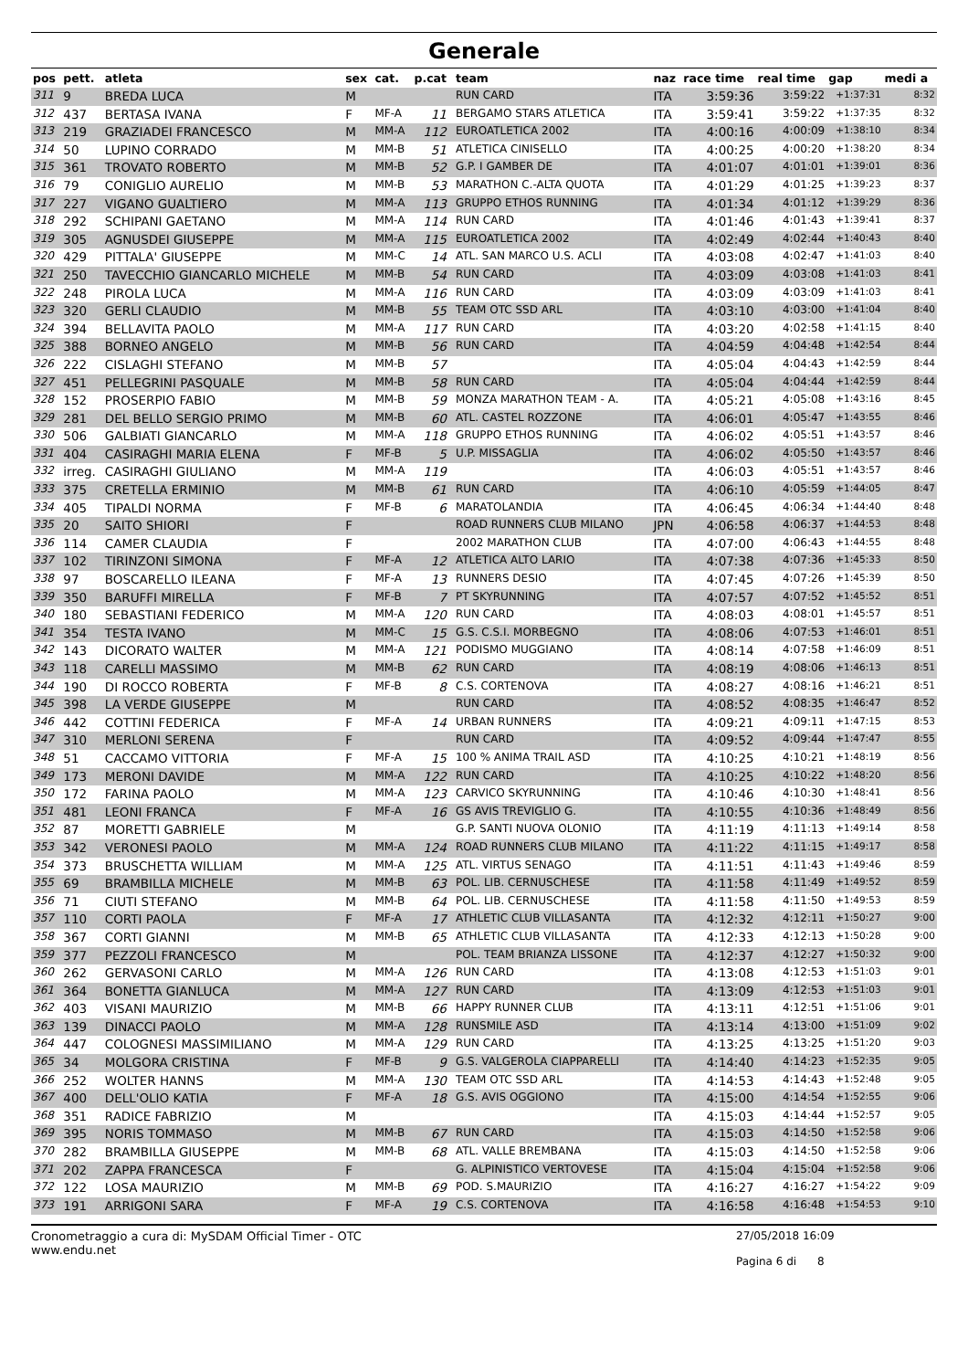Generale
| pos | pett. | atleta | sex | cat. | p.cat | team | naz | race time | real time | gap | medi a |
| --- | --- | --- | --- | --- | --- | --- | --- | --- | --- | --- | --- |
| 311 | 9 | BREDA LUCA | M | | | RUN CARD | ITA | 3:59:36 | 3:59:22 | +1:37:31 | 8:32 |
| 312 | 437 | BERTASA IVANA | F | MF-A | 11 | BERGAMO STARS ATLETICA | ITA | 3:59:41 | 3:59:22 | +1:37:35 | 8:32 |
| 313 | 219 | GRAZIADEI FRANCESCO | M | MM-A | 112 | EUROATLETICA 2002 | ITA | 4:00:16 | 4:00:09 | +1:38:10 | 8:34 |
| 314 | 50 | LUPINO CORRADO | M | MM-B | 51 | ATLETICA CINISELLO | ITA | 4:00:25 | 4:00:20 | +1:38:20 | 8:34 |
| 315 | 361 | TROVATO ROBERTO | M | MM-B | 52 | G.P. I GAMBER DE | ITA | 4:01:07 | 4:01:01 | +1:39:01 | 8:36 |
| 316 | 79 | CONIGLIO AURELIO | M | MM-B | 53 | MARATHON C.-ALTA QUOTA | ITA | 4:01:29 | 4:01:25 | +1:39:23 | 8:37 |
| 317 | 227 | VIGANO GUALTIERO | M | MM-A | 113 | GRUPPO ETHOS RUNNING | ITA | 4:01:34 | 4:01:12 | +1:39:29 | 8:36 |
| 318 | 292 | SCHIPANI GAETANO | M | MM-A | 114 | RUN CARD | ITA | 4:01:46 | 4:01:43 | +1:39:41 | 8:37 |
| 319 | 305 | AGNUSDEI GIUSEPPE | M | MM-A | 115 | EUROATLETICA 2002 | ITA | 4:02:49 | 4:02:44 | +1:40:43 | 8:40 |
| 320 | 429 | PITTALA' GIUSEPPE | M | MM-C | 14 | ATL. SAN MARCO U.S. ACLI | ITA | 4:03:08 | 4:02:47 | +1:41:03 | 8:40 |
| 321 | 250 | TAVECCHIO GIANCARLO MICHELE | M | MM-B | 54 | RUN CARD | ITA | 4:03:09 | 4:03:08 | +1:41:03 | 8:41 |
| 322 | 248 | PIROLA LUCA | M | MM-A | 116 | RUN CARD | ITA | 4:03:09 | 4:03:09 | +1:41:03 | 8:41 |
| 323 | 320 | GERLI CLAUDIO | M | MM-B | 55 | TEAM OTC SSD ARL | ITA | 4:03:10 | 4:03:00 | +1:41:04 | 8:40 |
| 324 | 394 | BELLAVITA PAOLO | M | MM-A | 117 | RUN CARD | ITA | 4:03:20 | 4:02:58 | +1:41:15 | 8:40 |
| 325 | 388 | BORNEO ANGELO | M | MM-B | 56 | RUN CARD | ITA | 4:04:59 | 4:04:48 | +1:42:54 | 8:44 |
| 326 | 222 | CISLAGHI STEFANO | M | MM-B | 57 | | ITA | 4:05:04 | 4:04:43 | +1:42:59 | 8:44 |
| 327 | 451 | PELLEGRINI PASQUALE | M | MM-B | 58 | RUN CARD | ITA | 4:05:04 | 4:04:44 | +1:42:59 | 8:44 |
| 328 | 152 | PROSERPIO FABIO | M | MM-B | 59 | MONZA MARATHON TEAM - A. | ITA | 4:05:21 | 4:05:08 | +1:43:16 | 8:45 |
| 329 | 281 | DEL BELLO SERGIO PRIMO | M | MM-B | 60 | ATL. CASTEL ROZZONE | ITA | 4:06:01 | 4:05:47 | +1:43:55 | 8:46 |
| 330 | 506 | GALBIATI GIANCARLO | M | MM-A | 118 | GRUPPO ETHOS RUNNING | ITA | 4:06:02 | 4:05:51 | +1:43:57 | 8:46 |
| 331 | 404 | CASIRAGHI MARIA ELENA | F | MF-B | 5 | U.P. MISSAGLIA | ITA | 4:06:02 | 4:05:50 | +1:43:57 | 8:46 |
| 332 | irreg. | CASIRAGHI GIULIANO | M | MM-A | 119 | | ITA | 4:06:03 | 4:05:51 | +1:43:57 | 8:46 |
| 333 | 375 | CRETELLA ERMINIO | M | MM-B | 61 | RUN CARD | ITA | 4:06:10 | 4:05:59 | +1:44:05 | 8:47 |
| 334 | 405 | TIPALDI NORMA | F | MF-B | 6 | MARATOLANDIA | ITA | 4:06:45 | 4:06:34 | +1:44:40 | 8:48 |
| 335 | 20 | SAITO SHIORI | F | | | ROAD RUNNERS CLUB MILANO | JPN | 4:06:58 | 4:06:37 | +1:44:53 | 8:48 |
| 336 | 114 | CAMER CLAUDIA | F | | | 2002 MARATHON CLUB | ITA | 4:07:00 | 4:06:43 | +1:44:55 | 8:48 |
| 337 | 102 | TIRINZONI SIMONA | F | MF-A | 12 | ATLETICA ALTO LARIO | ITA | 4:07:38 | 4:07:36 | +1:45:33 | 8:50 |
| 338 | 97 | BOSCARELLO ILEANA | F | MF-A | 13 | RUNNERS DESIO | ITA | 4:07:45 | 4:07:26 | +1:45:39 | 8:50 |
| 339 | 350 | BARUFFI MIRELLA | F | MF-B | 7 | PT SKYRUNNING | ITA | 4:07:57 | 4:07:52 | +1:45:52 | 8:51 |
| 340 | 180 | SEBASTIANI FEDERICO | M | MM-A | 120 | RUN CARD | ITA | 4:08:03 | 4:08:01 | +1:45:57 | 8:51 |
| 341 | 354 | TESTA IVANO | M | MM-C | 15 | G.S. C.S.I. MORBEGNO | ITA | 4:08:06 | 4:07:53 | +1:46:01 | 8:51 |
| 342 | 143 | DICORATO WALTER | M | MM-A | 121 | PODISMO MUGGIANO | ITA | 4:08:14 | 4:07:58 | +1:46:09 | 8:51 |
| 343 | 118 | CARELLI MASSIMO | M | MM-B | 62 | RUN CARD | ITA | 4:08:19 | 4:08:06 | +1:46:13 | 8:51 |
| 344 | 190 | DI ROCCO ROBERTA | F | MF-B | 8 | C.S. CORTENOVA | ITA | 4:08:27 | 4:08:16 | +1:46:21 | 8:51 |
| 345 | 398 | LA VERDE GIUSEPPE | M | | | RUN CARD | ITA | 4:08:52 | 4:08:35 | +1:46:47 | 8:52 |
| 346 | 442 | COTTINI FEDERICA | F | MF-A | 14 | URBAN RUNNERS | ITA | 4:09:21 | 4:09:11 | +1:47:15 | 8:53 |
| 347 | 310 | MERLONI SERENA | F | | | RUN CARD | ITA | 4:09:52 | 4:09:44 | +1:47:47 | 8:55 |
| 348 | 51 | CACCAMO VITTORIA | F | MF-A | 15 | 100 % ANIMA TRAIL ASD | ITA | 4:10:25 | 4:10:21 | +1:48:19 | 8:56 |
| 349 | 173 | MERONI DAVIDE | M | MM-A | 122 | RUN CARD | ITA | 4:10:25 | 4:10:22 | +1:48:20 | 8:56 |
| 350 | 172 | FARINA PAOLO | M | MM-A | 123 | CARVICO SKYRUNNING | ITA | 4:10:46 | 4:10:30 | +1:48:41 | 8:56 |
| 351 | 481 | LEONI FRANCA | F | MF-A | 16 | GS AVIS TREVIGLIO G. | ITA | 4:10:55 | 4:10:36 | +1:48:49 | 8:56 |
| 352 | 87 | MORETTI GABRIELE | M | | | G.P. SANTI NUOVA OLONIO | ITA | 4:11:19 | 4:11:13 | +1:49:14 | 8:58 |
| 353 | 342 | VERONESI PAOLO | M | MM-A | 124 | ROAD RUNNERS CLUB MILANO | ITA | 4:11:22 | 4:11:15 | +1:49:17 | 8:58 |
| 354 | 373 | BRUSCHETTA WILLIAM | M | MM-A | 125 | ATL. VIRTUS SENAGO | ITA | 4:11:51 | 4:11:43 | +1:49:46 | 8:59 |
| 355 | 69 | BRAMBILLA MICHELE | M | MM-B | 63 | POL. LIB. CERNUSCHESE | ITA | 4:11:58 | 4:11:49 | +1:49:52 | 8:59 |
| 356 | 71 | CIUTI STEFANO | M | MM-B | 64 | POL. LIB. CERNUSCHESE | ITA | 4:11:58 | 4:11:50 | +1:49:53 | 8:59 |
| 357 | 110 | CORTI PAOLA | F | MF-A | 17 | ATHLETIC CLUB VILLASANTA | ITA | 4:12:32 | 4:12:11 | +1:50:27 | 9:00 |
| 358 | 367 | CORTI GIANNI | M | MM-B | 65 | ATHLETIC CLUB VILLASANTA | ITA | 4:12:33 | 4:12:13 | +1:50:28 | 9:00 |
| 359 | 377 | PEZZOLI FRANCESCO | M | | | POL. TEAM BRIANZA LISSONE | ITA | 4:12:37 | 4:12:27 | +1:50:32 | 9:00 |
| 360 | 262 | GERVASONI CARLO | M | MM-A | 126 | RUN CARD | ITA | 4:13:08 | 4:12:53 | +1:51:03 | 9:01 |
| 361 | 364 | BONETTA GIANLUCA | M | MM-A | 127 | RUN CARD | ITA | 4:13:09 | 4:12:53 | +1:51:03 | 9:01 |
| 362 | 403 | VISANI MAURIZIO | M | MM-B | 66 | HAPPY RUNNER CLUB | ITA | 4:13:11 | 4:12:51 | +1:51:06 | 9:01 |
| 363 | 139 | DINACCI PAOLO | M | MM-A | 128 | RUNSMILE ASD | ITA | 4:13:14 | 4:13:00 | +1:51:09 | 9:02 |
| 364 | 447 | COLOGNESI MASSIMILIANO | M | MM-A | 129 | RUN CARD | ITA | 4:13:25 | 4:13:25 | +1:51:20 | 9:03 |
| 365 | 34 | MOLGORA CRISTINA | F | MF-B | 9 | G.S. VALGEROLA CIAPPARELLI | ITA | 4:14:40 | 4:14:23 | +1:52:35 | 9:05 |
| 366 | 252 | WOLTER HANNS | M | MM-A | 130 | TEAM OTC SSD ARL | ITA | 4:14:53 | 4:14:43 | +1:52:48 | 9:05 |
| 367 | 400 | DELL'OLIO KATIA | F | MF-A | 18 | G.S. AVIS OGGIONO | ITA | 4:15:00 | 4:14:54 | +1:52:55 | 9:06 |
| 368 | 351 | RADICE FABRIZIO | M | | | | ITA | 4:15:03 | 4:14:44 | +1:52:57 | 9:05 |
| 369 | 395 | NORIS TOMMASO | M | MM-B | 67 | RUN CARD | ITA | 4:15:03 | 4:14:50 | +1:52:58 | 9:06 |
| 370 | 282 | BRAMBILLA GIUSEPPE | M | MM-B | 68 | ATL. VALLE BREMBANA | ITA | 4:15:03 | 4:14:50 | +1:52:58 | 9:06 |
| 371 | 202 | ZAPPA FRANCESCA | F | | | G. ALPINISTICO VERTOVESE | ITA | 4:15:04 | 4:15:04 | +1:52:58 | 9:06 |
| 372 | 122 | LOSA MAURIZIO | M | MM-B | 69 | POD. S.MAURIZIO | ITA | 4:16:27 | 4:16:27 | +1:54:22 | 9:09 |
| 373 | 191 | ARRIGONI SARA | F | MF-A | 19 | C.S. CORTENOVA | ITA | 4:16:58 | 4:16:48 | +1:54:53 | 9:10 |
Cronometraggio a cura di: MySDAM Official Timer - OTC
www.endu.net
27/05/2018 16:09
Pagina 6 di 8